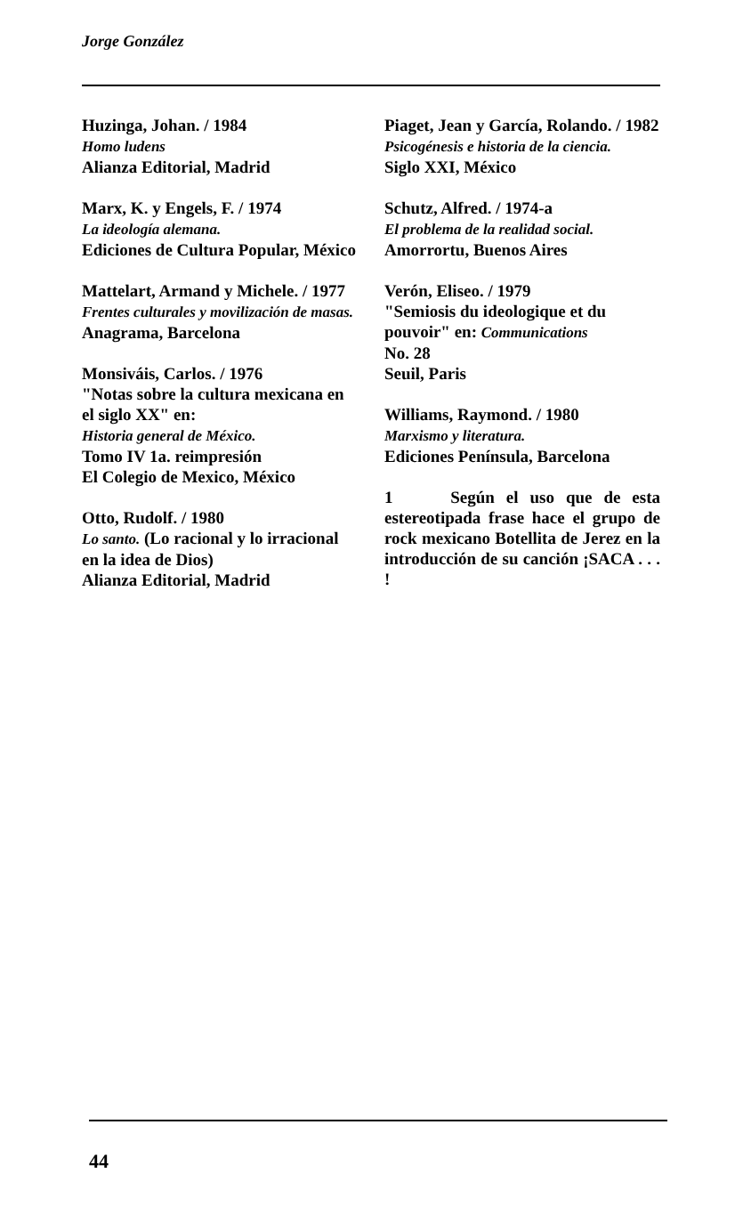Jorge González
Huzinga, Johan. / 1984
Homo ludens
Alianza Editorial, Madrid
Marx, K. y Engels, F. / 1974
La ideología alemana.
Ediciones de Cultura Popular, México
Mattelart, Armand y Michele. / 1977
Frentes culturales y movilización de masas.
Anagrama, Barcelona
Monsiváis, Carlos. / 1976
"Notas sobre la cultura mexicana en el siglo XX" en:
Historia general de México.
Tomo IV 1a. reimpresión
El Colegio de Mexico, México
Otto, Rudolf. / 1980
Lo santo. (Lo racional y lo irracional en la idea de Dios)
Alianza Editorial, Madrid
Piaget, Jean y García, Rolando. / 1982
Psicogénesis e historia de la ciencia.
Siglo XXI, México
Schutz, Alfred. / 1974-a
El problema de la realidad social.
Amorrortu, Buenos Aires
Verón, Eliseo. / 1979
"Semiosis du ideologique et du pouvoir" en: Communications
No. 28
Seuil, Paris
Williams, Raymond. / 1980
Marxismo y literatura.
Ediciones Península, Barcelona
1 Según el uso que de esta estereotipada frase hace el grupo de rock mexicano Botellita de Jerez en la introducción de su canción ¡SACA . . . !
44